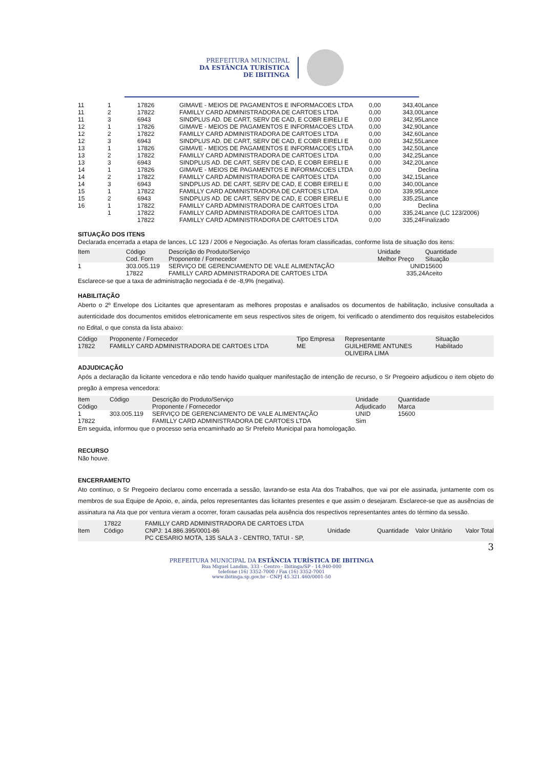PREFEITURA MUNICIPAL
DA ESTÂNCIA TURÍSTICA
DE IBITINGA
| 11 | 1 | 17826 | GIMAVE - MEIOS DE PAGAMENTOS E INFORMACOES LTDA | 0,00 | 343,40Lance |
| 11 | 2 | 17822 | FAMILLY CARD ADMINISTRADORA DE CARTOES LTDA | 0,00 | 343,00Lance |
| 11 | 3 | 6943 | SINDPLUS AD. DE CART, SERV DE CAD, E COBR EIRELI E | 0,00 | 342,95Lance |
| 12 | 1 | 17826 | GIMAVE - MEIOS DE PAGAMENTOS E INFORMACOES LTDA | 0,00 | 342,90Lance |
| 12 | 2 | 17822 | FAMILLY CARD ADMINISTRADORA DE CARTOES LTDA | 0,00 | 342,60Lance |
| 12 | 3 | 6943 | SINDPLUS AD. DE CART, SERV DE CAD, E COBR EIRELI E | 0,00 | 342,55Lance |
| 13 | 1 | 17826 | GIMAVE - MEIOS DE PAGAMENTOS E INFORMACOES LTDA | 0,00 | 342,50Lance |
| 13 | 2 | 17822 | FAMILLY CARD ADMINISTRADORA DE CARTOES LTDA | 0,00 | 342,25Lance |
| 13 | 3 | 6943 | SINDPLUS AD. DE CART, SERV DE CAD, E COBR EIRELI E | 0,00 | 342,20Lance |
| 14 | 1 | 17826 | GIMAVE - MEIOS DE PAGAMENTOS E INFORMACOES LTDA | 0,00 | Declina |
| 14 | 2 | 17822 | FAMILLY CARD ADMINISTRADORA DE CARTOES LTDA | 0,00 | 342,15Lance |
| 14 | 3 | 6943 | SINDPLUS AD. DE CART, SERV DE CAD, E COBR EIRELI E | 0,00 | 340,00Lance |
| 15 | 1 | 17822 | FAMILLY CARD ADMINISTRADORA DE CARTOES LTDA | 0,00 | 339,95Lance |
| 15 | 2 | 6943 | SINDPLUS AD. DE CART, SERV DE CAD, E COBR EIRELI E | 0,00 | 335,25Lance |
| 16 | 1 | 17822 | FAMILLY CARD ADMINISTRADORA DE CARTOES LTDA | 0,00 | Declina |
| | 1 | 17822 | FAMILLY CARD ADMINISTRADORA DE CARTOES LTDA | 0,00 | 335,24Lance (LC 123/2006) |
| | | 17822 | FAMILLY CARD ADMINISTRADORA DE CARTOES LTDA | 0,00 | 335,24Finalizado |
SITUAÇÃO DOS ITENS
Declarada encerrada a etapa de lances, LC 123 / 2006 e Negociação. As ofertas foram classificadas, conforme lista de situação dos itens:
| Item | Código Cod. Forn | Descrição do Produto/Serviço Proponente / Fornecedor | Unidade Melhor Preço | Quantidade Situação |
| 1 | 303.005.119 17822 | SERVIÇO DE GERENCIAMENTO DE VALE ALIMENTAÇÃO FAMILLY CARD ADMINISTRADORA DE CARTOES LTDA | UNID 335,24 | 15600 Aceito |
Esclarece-se que a taxa de administração negociada é de -8,9% (negativa).
HABILITAÇÃO
Aberto o 2º Envelope dos Licitantes que apresentaram as melhores propostas e analisados os documentos de habilitação, inclusive consultada a autenticidade dos documentos emitidos eletronicamente em seus respectivos sites de origem, foi verificado o atendimento dos requisitos estabelecidos no Edital, o que consta da lista abaixo:
| Código | Proponente / Fornecedor | Tipo Empresa | Representante | Situação |
| 17822 | FAMILLY CARD ADMINISTRADORA DE CARTOES LTDA | ME | GUILHERME ANTUNES OLIVEIRA LIMA | Habilitado |
ADJUDICAÇÃO
Após a declaração da licitante vencedora e não tendo havido qualquer manifestação de intenção de recurso, o Sr Pregoeiro adjudicou o item objeto do pregão à empresa vencedora:
| Item Código | Código | Descrição do Produto/Serviço Proponente / Fornecedor | Unidade Adjudicado | Quantidade Marca |
| 1 17822 | 303.005.119 | SERVIÇO DE GERENCIAMENTO DE VALE ALIMENTAÇÃO FAMILLY CARD ADMINISTRADORA DE CARTOES LTDA | UNID Sim | 15600 |
Em seguida, informou que o processo seria encaminhado ao Sr Prefeito Municipal para homologação.
RECURSO
Não houve.
ENCERRAMENTO
Ato contínuo, o Sr Pregoeiro declarou como encerrada a sessão, lavrando-se esta Ata dos Trabalhos, que vai por ele assinada, juntamente com os membros de sua Equipe de Apoio, e, ainda, pelos representantes das licitantes presentes e que assim o desejaram. Esclarece-se que as ausências de assinatura na Ata que por ventura vieram a ocorrer, foram causadas pela ausência dos respectivos representantes antes do término da sessão.
| Item | 17822 Código | FAMILLY CARD ADMINISTRADORA DE CARTOES LTDA CNPJ: 14.886.395/0001-86 PC CESARIO MOTA, 135 SALA 3 - CENTRO, TATUI - SP, | Unidade | Quantidade | Valor Unitário | Valor Total |
3
PREFEITURA MUNICIPAL DA ESTÂNCIA TURÍSTICA DE IBITINGA
Rua Miguel Landim, 333 - Centro - Ibitinga/SP - 14.940-000
telefone (16) 3352-7000 / Fax (16) 3352-7001
www.ibitinga.sp.gov.br - CNPJ 45.321.460/0001-50